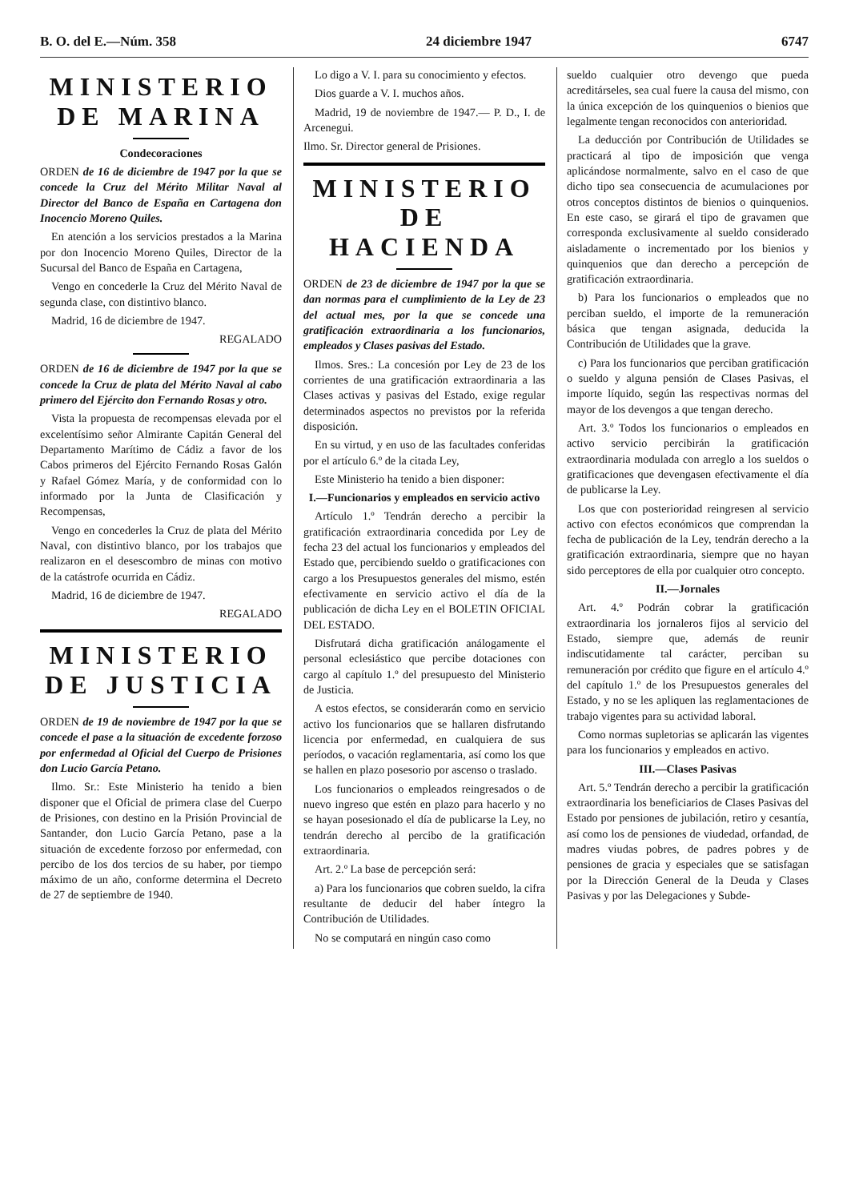B. O. del E.—Núm. 358 24 diciembre 1947 6747
MINISTERIO
DE MARINA
Condecoraciones
ORDEN de 16 de diciembre de 1947 por la que se concede la Cruz del Mérito Militar Naval al Director del Banco de España en Cartagena don Inocencio Moreno Quiles.
En atención a los servicios prestados a la Marina por don Inocencio Moreno Quiles, Director de la Sucursal del Banco de España en Cartagena,
Vengo en concederle la Cruz del Mérito Naval de segunda clase, con distintivo blanco.
Madrid, 16 de diciembre de 1947.
REGALADO
ORDEN de 16 de diciembre de 1947 por la que se concede la Cruz de plata del Mérito Naval al cabo primero del Ejército don Fernando Rosas y otro.
Vista la propuesta de recompensas elevada por el excelentísimo señor Almirante Capitán General del Departamento Marítimo de Cádiz a favor de los Cabos primeros del Ejército Fernando Rosas Galón y Rafael Gómez María, y de conformidad con lo informado por la Junta de Clasificación y Recompensas,
Vengo en concederles la Cruz de plata del Mérito Naval, con distintivo blanco, por los trabajos que realizaron en el desescombro de minas con motivo de la catástrofe ocurrida en Cádiz.
Madrid, 16 de diciembre de 1947.
REGALADO
MINISTERIO
DE JUSTICIA
ORDEN de 19 de noviembre de 1947 por la que se concede el pase a la situación de excedente forzoso por enfermedad al Oficial del Cuerpo de Prisiones don Lucio García Petano.
Ilmo. Sr.: Este Ministerio ha tenido a bien disponer que el Oficial de primera clase del Cuerpo de Prisiones, con destino en la Prisión Provincial de Santander, don Lucio García Petano, pase a la situación de excedente forzoso por enfermedad, con percibo de los dos tercios de su haber, por tiempo máximo de un año, conforme determina el Decreto de 27 de septiembre de 1940.
Lo digo a V. I. para su conocimiento y efectos.
Dios guarde a V. I. muchos años.
Madrid, 19 de noviembre de 1947.— P. D., I. de Arcenegui.
Ilmo. Sr. Director general de Prisiones.
MINISTERIO
DE HACIENDA
ORDEN de 23 de diciembre de 1947 por la que se dan normas para el cumplimiento de la Ley de 23 del actual mes, por la que se concede una gratificación extraordinaria a los funcionarios, empleados y Clases pasivas del Estado.
Ilmos. Sres.: La concesión por Ley de 23 de los corrientes de una gratificación extraordinaria a las Clases activas y pasivas del Estado, exige regular determinados aspectos no previstos por la referida disposición.
En su virtud, y en uso de las facultades conferidas por el artículo 6.º de la citada Ley,
Este Ministerio ha tenido a bien disponer:
I.—Funcionarios y empleados en servicio activo
Artículo 1.º Tendrán derecho a percibir la gratificación extraordinaria concedida por Ley de fecha 23 del actual los funcionarios y empleados del Estado que, percibiendo sueldo o gratificaciones con cargo a los Presupuestos generales del mismo, estén efectivamente en servicio activo el día de la publicación de dicha Ley en el BOLETIN OFICIAL DEL ESTADO.
Disfrutará dicha gratificación análogamente el personal eclesiástico que percibe dotaciones con cargo al capítulo 1.º del presupuesto del Ministerio de Justicia.
A estos efectos, se considerarán como en servicio activo los funcionarios que se hallaren disfrutando licencia por enfermedad, en cualquiera de sus períodos, o vacación reglamentaria, así como los que se hallen en plazo posesorio por ascenso o traslado.
Los funcionarios o empleados reingresados o de nuevo ingreso que estén en plazo para hacerlo y no se hayan posesionado el día de publicarse la Ley, no tendrán derecho al percibo de la gratificación extraordinaria.
Art. 2.º La base de percepción será:
a) Para los funcionarios que cobren sueldo, la cifra resultante de deducir del haber íntegro la Contribución de Utilidades.
No se computará en ningún caso como
sueldo cualquier otro devengo que pueda acreditárseles, sea cual fuere la causa del mismo, con la única excepción de los quinquenios o bienios que legalmente tengan reconocidos con anterioridad.
La deducción por Contribución de Utilidades se practicará al tipo de imposición que venga aplicándose normalmente, salvo en el caso de que dicho tipo sea consecuencia de acumulaciones por otros conceptos distintos de bienios o quinquenios. En este caso, se girará el tipo de gravamen que corresponda exclusivamente al sueldo considerado aisladamente o incrementado por los bienios y quinquenios que dan derecho a percepción de gratificación extraordinaria.
b) Para los funcionarios o empleados que no perciban sueldo, el importe de la remuneración básica que tengan asignada, deducida la Contribución de Utilidades que la grave.
c) Para los funcionarios que perciban gratificación o sueldo y alguna pensión de Clases Pasivas, el importe líquido, según las respectivas normas del mayor de los devengos a que tengan derecho.
Art. 3.º Todos los funcionarios o empleados en activo servicio percibirán la gratificación extraordinaria modulada con arreglo a los sueldos o gratificaciones que devengasen efectivamente el día de publicarse la Ley.
Los que con posterioridad reingresen al servicio activo con efectos económicos que comprendan la fecha de publicación de la Ley, tendrán derecho a la gratificación extraordinaria, siempre que no hayan sido perceptores de ella por cualquier otro concepto.
II.—Jornales
Art. 4.º Podrán cobrar la gratificación extraordinaria los jornaleros fijos al servicio del Estado, siempre que, además de reunir indiscutidamente tal carácter, perciban su remuneración por crédito que figure en el artículo 4.º del capítulo 1.º de los Presupuestos generales del Estado, y no se les apliquen las reglamentaciones de trabajo vigentes para su actividad laboral.
Como normas supletorias se aplicarán las vigentes para los funcionarios y empleados en activo.
III.—Clases Pasivas
Art. 5.º Tendrán derecho a percibir la gratificación extraordinaria los beneficiarios de Clases Pasivas del Estado por pensiones de jubilación, retiro y cesantía, así como los de pensiones de viudedad, orfandad, de madres viudas pobres, de padres pobres y de pensiones de gracia y especiales que se satisfagan por la Dirección General de la Deuda y Clases Pasivas y por las Delegaciones y Subde-